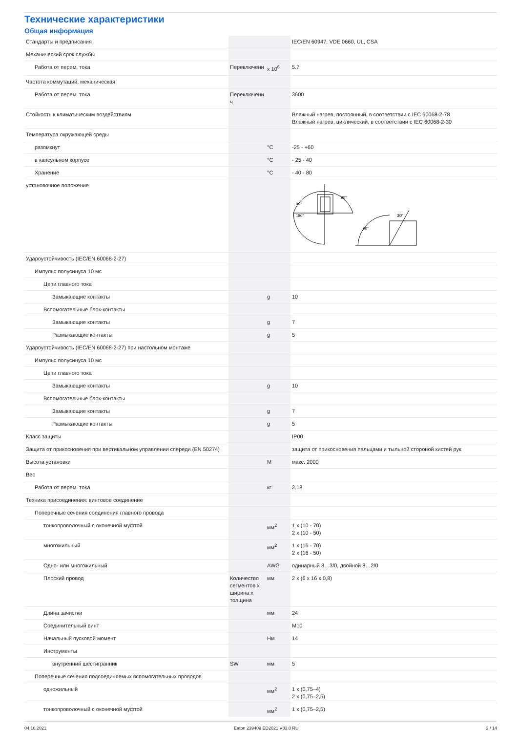Технические характеристики
Общая информация
| Стандарты и предписания | | | IEC/EN 60947, VDE 0660, UL, CSA |
| Механический срок службы | | | |
| Работа от перем. тока | Переключени | x 10<sup>6</sup> | 5.7 |
| Частота коммутаций, механическая | | | |
| Работа от перем. тока | Переключени ч | | 3600 |
| Стойкость к климатическим воздействиям | | | Влажный нагрев, постоянный, в соответствии с IEC 60068-2-78 Влажный нагрев, циклический, в соответствии с IEC 60068-2-30 |
| Температура окружающей среды | | | |
| разомкнут | | °C | -25 - +60 |
| в капсульном корпусе | | °C | - 25 - 40 |
| Хранение | | °C | - 40 - 80 |
| установочное положение | | | 90° 90° 180° 30° 90° |
| Удароустойчивость (IEC/EN 60068-2-27) | | | |
| Импульс полусинуса 10 мс | | | |
| Цепи главного тока | | | |
| Замыкающие контакты | | g | 10 |
| Вспомогательные блок-контакты | | | |
| Замыкающие контакты | | g | 7 |
| Размыкающие контакты | | g | 5 |
| Удароустойчивость (IEC/EN 60068-2-27) при настольном монтаже | | | |
| Импульс полусинуса 10 мс | | | |
| Цепи главного тока | | | |
| Замыкающие контакты | | g | 10 |
| Вспомогательные блок-контакты | | | |
| Замыкающие контакты | | g | 7 |
| Размыкающие контакты | | g | 5 |
| Класс защиты | | | IP00 |
| Защита от прикосновения при вертикальном управлении спереди (EN 50274) | | | защита от прикосновения пальцами и тыльной стороной кистей рук |
| Высота установки | | M | макс. 2000 |
| Вес | | | |
| Работа от перем. тока | | кг | 2.18 |
| Техника присоединения: винтовое соединение | | | |
| Поперечные сечения соединения главного провода | | | |
| тонкопроволочный с оконечной муфтой | | мм<sup>2</sup> | 1 x (10 - 70) 2 x (10 - 50) |
| многожильный | | мм<sup>2</sup> | 1 x (16 - 70) 2 x (16 - 50) |
| Одно- или многожильный | | AWG | одинарный 8…3/0, двойной 8…2/0 |
| Плоский провод | Количество сегментов x ширина x толщина | мм | 2 x (6 x 16 x 0,8) |
| Длина зачистки | | мм | 24 |
| Соединительный винт | | | M10 |
| Начальный пусковой момент | | Нм | 14 |
| Инструменты | | | |
| внутренний шестигранник | SW | мм | 5 |
| Поперечные сечения подсоединяемых вспомогательных проводов | | | |
| одножильный | | мм<sup>2</sup> | 1 x (0,75–4) 2 x (0,75–2,5) |
| тонкопроволочный с оконечной муфтой | | мм<sup>2</sup> | 1 x (0,75–2,5) |
04.10.2021 Eaton 239409 ED2021 V83.0 RU 2 / 14